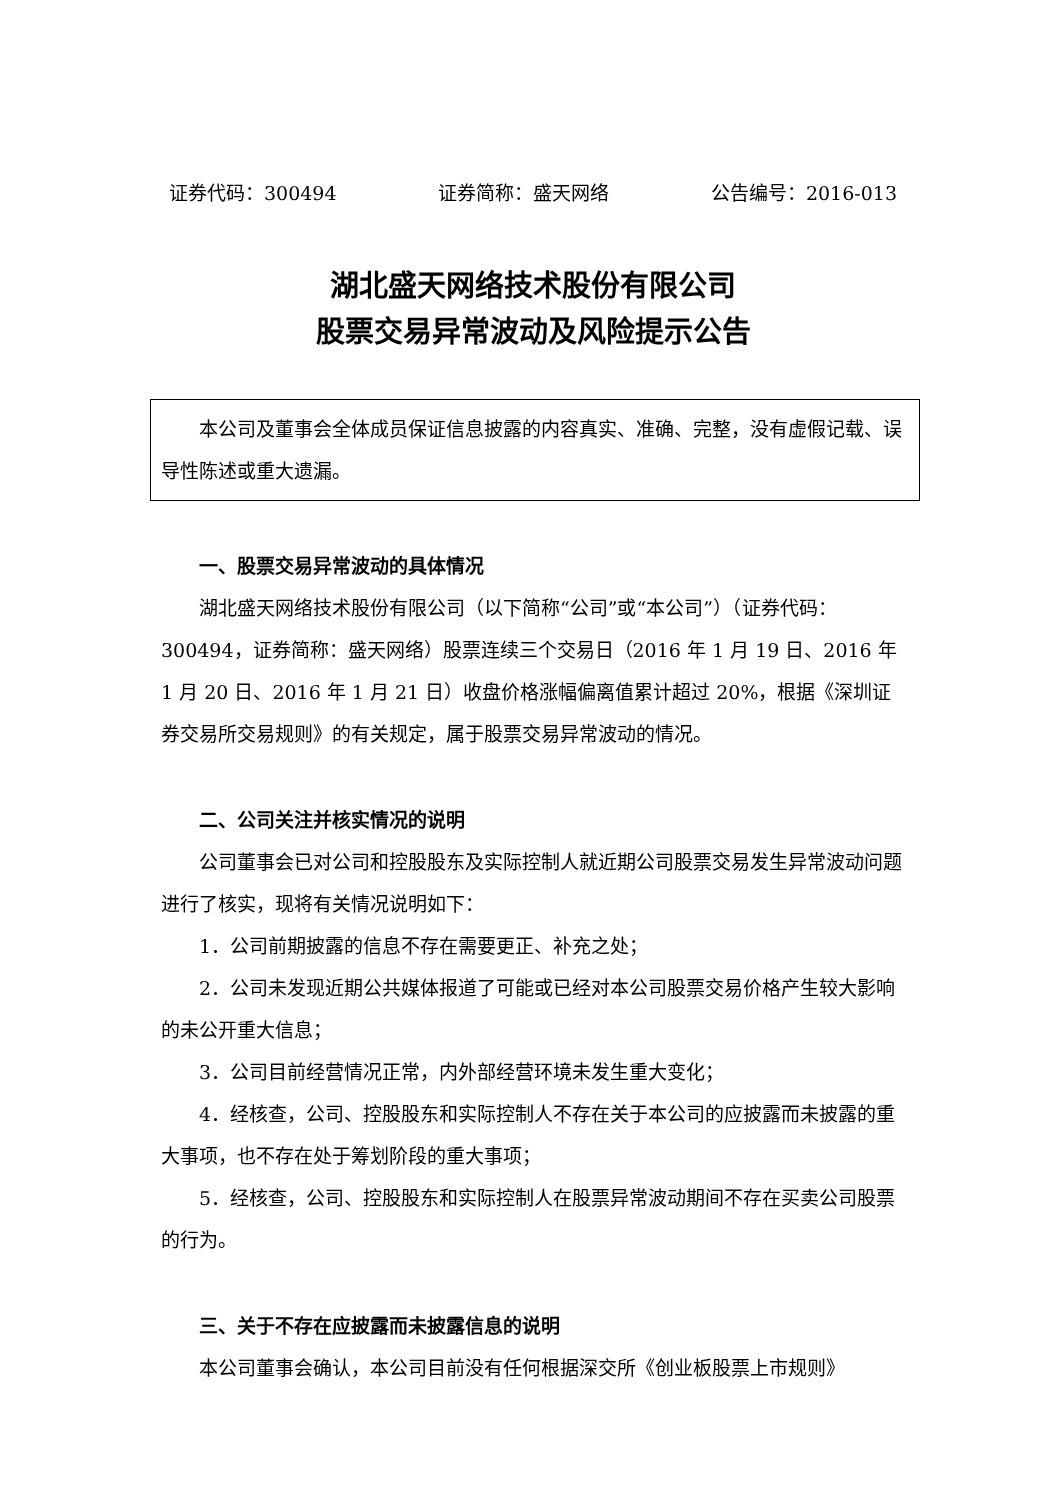证券代码：300494 证券简称：盛天网络 公告编号：2016-013
湖北盛天网络技术股份有限公司
股票交易异常波动及风险提示公告
本公司及董事会全体成员保证信息披露的内容真实、准确、完整，没有虚假记载、误导性陈述或重大遗漏。
一、股票交易异常波动的具体情况
湖北盛天网络技术股份有限公司（以下简称“公司”或“本公司”）（证券代码：300494，证券简称：盛天网络）股票连续三个交易日（2016 年 1 月 19 日、2016 年 1 月 20 日、2016 年 1 月 21 日）收盘价格涨幅偏离值累计超过 20%，根据《深圳证券交易所交易规则》的有关规定，属于股票交易异常波动的情况。
二、公司关注并核实情况的说明
公司董事会已对公司和控股股东及实际控制人就近期公司股票交易发生异常波动问题进行了核实，现将有关情况说明如下：
1．公司前期披露的信息不存在需要更正、补充之处；
2．公司未发现近期公共媒体报道了可能或已经对本公司股票交易价格产生较大影响的未公开重大信息；
3．公司目前经营情况正常，内外部经营环境未发生重大变化；
4．经核查，公司、控股股东和实际控制人不存在关于本公司的应披露而未披露的重大事项，也不存在处于筹划阶段的重大事项；
5．经核查，公司、控股股东和实际控制人在股票异常波动期间不存在买卖公司股票的行为。
三、关于不存在应披露而未披露信息的说明
本公司董事会确认，本公司目前没有任何根据深交所《创业板股票上市规则》